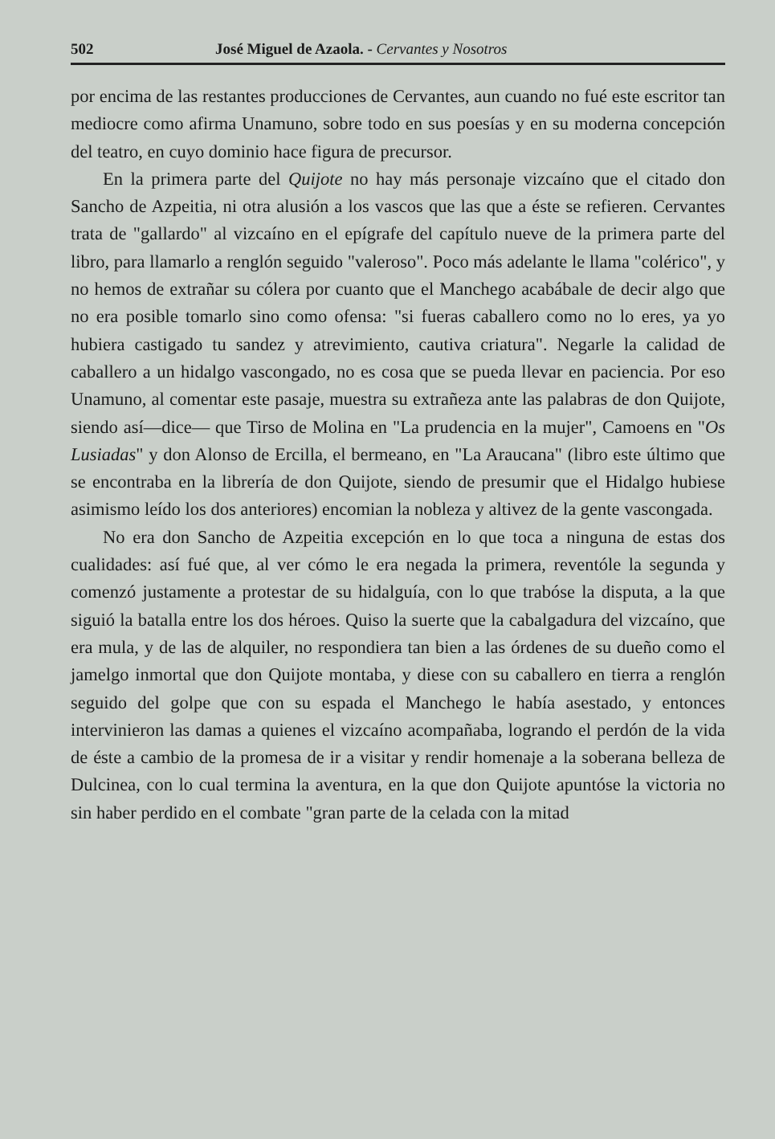502 José Miguel de Azaola. - Cervantes y Nosotros
por encima de las restantes producciones de Cervantes, aun cuando no fué este escritor tan mediocre como afirma Unamuno, sobre todo en sus poesías y en su moderna concepción del teatro, en cuyo dominio hace figura de precursor.
En la primera parte del Quijote no hay más personaje vizcaíno que el citado don Sancho de Azpeitia, ni otra alusión a los vascos que las que a éste se refieren. Cervantes trata de "gallardo" al vizcaíno en el epígrafe del capítulo nueve de la primera parte del libro, para llamarlo a renglón seguido "valeroso". Poco más adelante le llama "colérico", y no hemos de extrañar su cólera por cuanto que el Manchego acabábale de decir algo que no era posible tomarlo sino como ofensa: "si fueras caballero como no lo eres, ya yo hubiera castigado tu sandez y atrevimiento, cautiva criatura". Negarle la calidad de caballero a un hidalgo vascongado, no es cosa que se pueda llevar en paciencia. Por eso Unamuno, al comentar este pasaje, muestra su extrañeza ante las palabras de don Quijote, siendo así—dice— que Tirso de Molina en "La prudencia en la mujer", Camoens en "Os Lusiadas" y don Alonso de Ercilla, el bermeano, en "La Araucana" (libro este último que se encontraba en la librería de don Quijote, siendo de presumir que el Hidalgo hubiese asimismo leído los dos anteriores) encomian la nobleza y altivez de la gente vascongada.
No era don Sancho de Azpeitia excepción en lo que toca a ninguna de estas dos cualidades: así fué que, al ver cómo le era negada la primera, reventóle la segunda y comenzó justamente a protestar de su hidalguía, con lo que trabóse la disputa, a la que siguió la batalla entre los dos héroes. Quiso la suerte que la cabalgadura del vizcaíno, que era mula, y de las de alquiler, no respondiera tan bien a las órdenes de su dueño como el jamelgo inmortal que don Quijote montaba, y diese con su caballero en tierra a renglón seguido del golpe que con su espada el Manchego le había asestado, y entonces intervinieron las damas a quienes el vizcaíno acompañaba, logrando el perdón de la vida de éste a cambio de la promesa de ir a visitar y rendir homenaje a la soberana belleza de Dulcinea, con lo cual termina la aventura, en la que don Quijote apuntóse la victoria no sin haber perdido en el combate "gran parte de la celada con la mitad